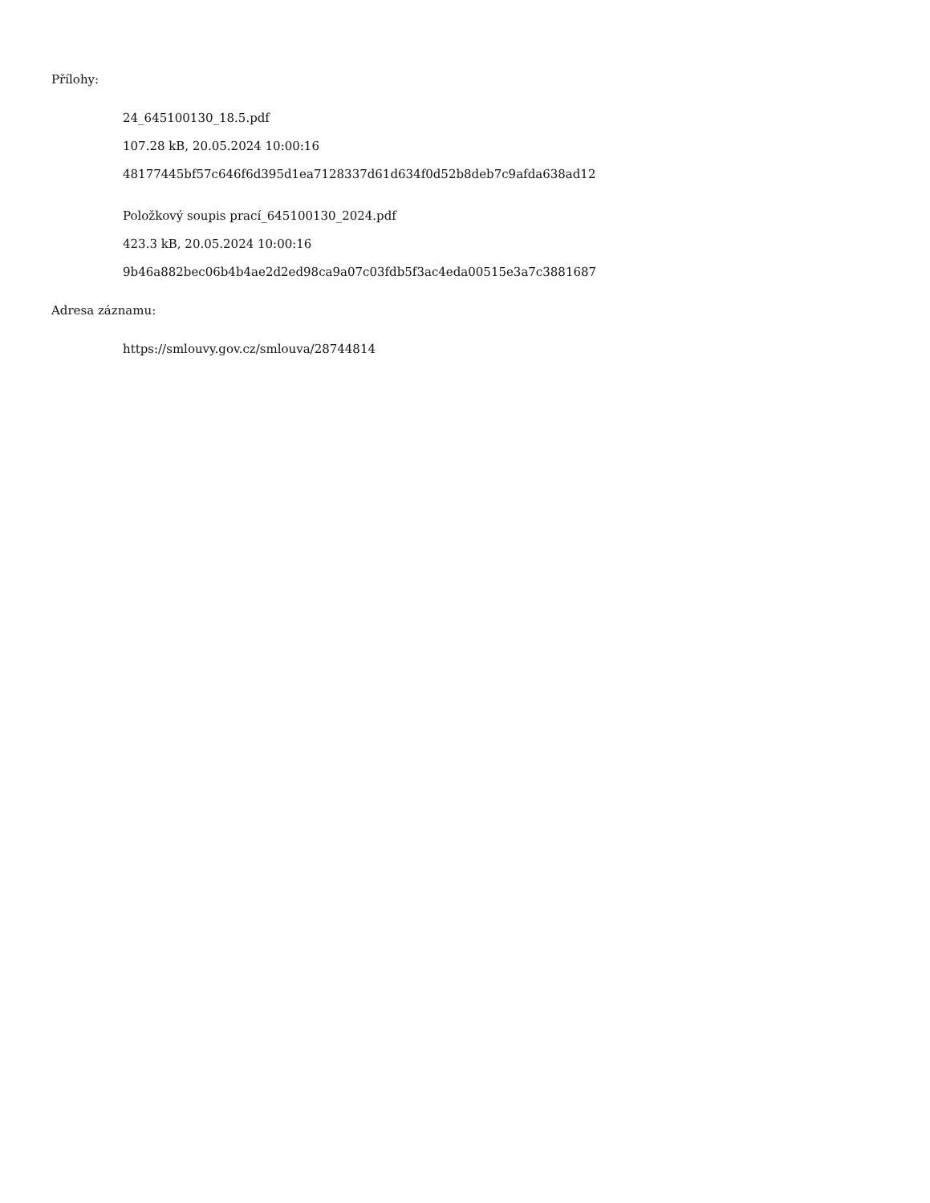Přílohy:
24_645100130_18.5.pdf
107.28 kB, 20.05.2024 10:00:16
48177445bf57c646f6d395d1ea7128337d61d634f0d52b8deb7c9afda638ad12
Položkový soupis prací_645100130_2024.pdf
423.3 kB, 20.05.2024 10:00:16
9b46a882bec06b4b4ae2d2ed98ca9a07c03fdb5f3ac4eda00515e3a7c3881687
Adresa záznamu:
https://smlouvy.gov.cz/smlouva/28744814